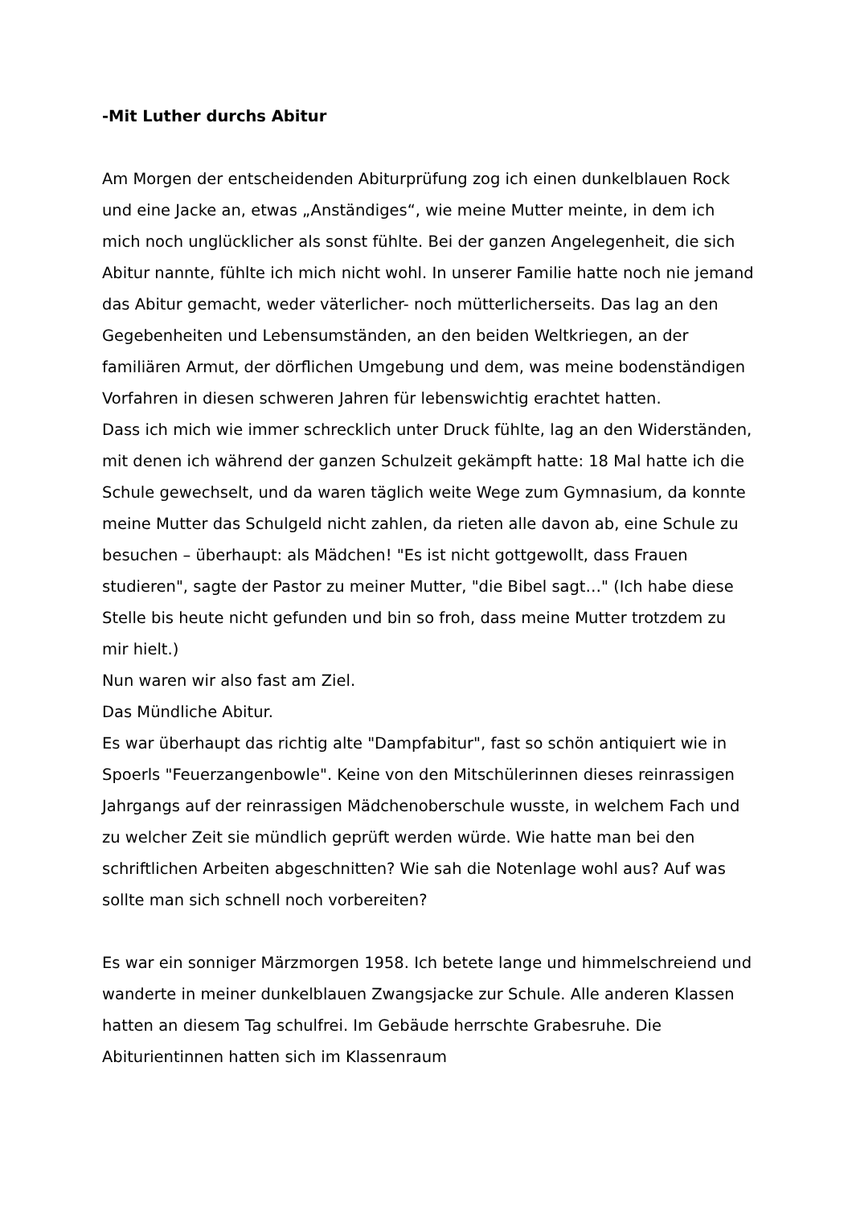-Mit Luther durchs Abitur
Am Morgen der entscheidenden Abiturprüfung zog ich einen dunkelblauen Rock und eine Jacke an, etwas „Anständiges“, wie meine Mutter meinte, in dem ich mich noch unglücklicher als sonst fühlte. Bei der ganzen Angelegenheit, die sich Abitur nannte, fühlte ich mich nicht wohl. In unserer Familie hatte noch nie jemand das Abitur gemacht, weder väterlicher- noch mütterlicherseits. Das lag an den Gegebenheiten und Lebensumständen, an den beiden Weltkriegen, an der familiären Armut, der dörflichen Umgebung und dem, was meine bodenständigen Vorfahren in diesen schweren Jahren für lebenswichtig erachtet hatten.
Dass ich mich wie immer schrecklich unter Druck fühlte, lag an den Widerständen, mit denen ich während der ganzen Schulzeit gekämpft hatte: 18 Mal hatte ich die Schule gewechselt, und da waren täglich weite Wege zum Gymnasium, da konnte meine Mutter das Schulgeld nicht zahlen, da rieten alle davon ab, eine Schule zu besuchen – überhaupt: als Mädchen! "Es ist nicht gottgewollt, dass Frauen studieren", sagte der Pastor zu meiner Mutter, "die Bibel sagt…" (Ich habe diese Stelle bis heute nicht gefunden und bin so froh, dass meine Mutter trotzdem zu mir hielt.)
Nun waren wir also fast am Ziel.
Das Mündliche Abitur.
Es war überhaupt das richtig alte "Dampfabitur", fast so schön antiquiert wie in Spoerls "Feuerzangenbowle". Keine von den Mitschülerinnen dieses reinrassigen Jahrgangs auf der reinrassigen Mädchenoberschule wusste, in welchem Fach und zu welcher Zeit sie mündlich geprüft werden würde. Wie hatte man bei den schriftlichen Arbeiten abgeschnitten? Wie sah die Notenlage wohl aus? Auf was sollte man sich schnell noch vorbereiten?
Es war ein sonniger Märzmorgen 1958. Ich betete lange und himmelschreiend und wanderte in meiner dunkelblauen Zwangsjacke zur Schule. Alle anderen Klassen hatten an diesem Tag schulfrei. Im Gebäude herrschte Grabesruhe. Die Abiturientinnen hatten sich im Klassenraum